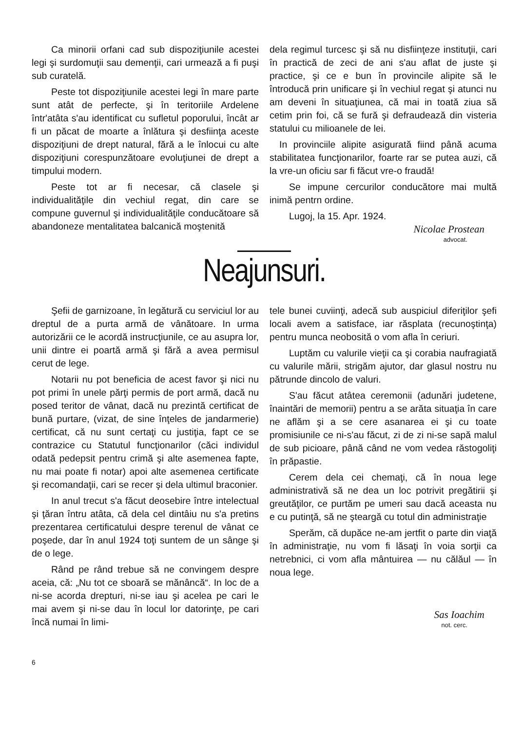Ca minorii orfani cad sub dispoziţiunile acestei legi şi surdomuţii sau demenţii, cari urmează a fi puşi sub curatelă.
Peste tot dispoziţiunile acestei legi în mare parte sunt atât de perfecte, şi în teritoriile Ardelene într'atâta s'au identificat cu sufletul poporului, încât ar fi un păcat de moarte a înlătura şi desfiinţa aceste dispoziţiuni de drept natural, fără a le înlocui cu alte dispoziţiuni corespunzătoare evoluţiunei de drept a timpului modern.
Peste tot ar fi necesar, că clasele şi individualităţile din vechiul regat, din care se compune guvernul şi individualităţile conducătoare să abandoneze mentalitatea balcanică moştenită
dela regimul turcesc şi să nu disfiinţeze instituţii, cari în practică de zeci de ani s'au aflat de juste şi practice, şi ce e bun în provincile alipite să le întroducă prin unificare şi în vechiul regat şi atunci nu am deveni în situaţiunea, că mai in toată ziua să cetim prin foi, că se fură şi defraudează din visteria statului cu milioanele de lei.
In provinciile alipite asigurată fiind până acuma stabilitatea funcţionarilor, foarte rar se putea auzi, că la vre-un oficiu sar fi făcut vre-o fraudă!
Se impune cercurilor conducătore mai multă inimă pentrn ordine.
Lugoj, la 15. Apr. 1924.
Nicolae Prostean
advocat.
Neajunsuri.
Şefii de garnizoane, în legătură cu serviciul lor au dreptul de a purta armă de vânătoare. In urma autorizării ce le acordă instrucţiunile, ce au asupra lor, unii dintre ei poartă armă şi fără a avea permisul cerut de lege.
Notarii nu pot beneficia de acest favor şi nici nu pot primi în unele părţi permis de port armă, dacă nu posed teritor de vânat, dacă nu prezintă certificat de bună purtare, (vizat, de sine înţeles de jandarmerie) certificat, că nu sunt certaţi cu justiţia, fapt ce se contrazice cu Statutul funcţionarilor (căci individul odată pedepsit pentru crimă şi alte asemenea fapte, nu mai poate fi notar) apoi alte asemenea certificate şi recomandaţii, cari se recer şi dela ultimul braconier.
In anul trecut s'a făcut deosebire între intelectual şi ţăran întru atâta, că dela cel dintâiu nu s'a pretins prezentarea certificatului despre terenul de vânat ce poşede, dar în anul 1924 toţi suntem de un sânge şi de o lege.
Rând pe rând trebue să ne convingem despre aceia, că: „Nu tot ce sboară se mănâncă“. In loc de a ni-se acorda drepturi, ni-se iau şi acelea pe cari le mai avem şi ni-se dau în locul lor datorinţe, pe cari încă numai în limi-
tele bunei cuviinţi, adecă sub auspiciul diferiţilor şefi locali avem a satisface, iar răsplata (recunoştinţa) pentru munca neobosită o vom afla în ceriuri.
Luptăm cu valurile vieţii ca şi corabia naufragiată cu valurile mării, strigăm ajutor, dar glasul nostru nu pătrunde dincolo de valuri.
S'au făcut atâtea ceremonii (adunări judetene, înaintări de memorii) pentru a se arăta situaţia în care ne aflăm şi a se cere asanarea ei şi cu toate promisiunile ce ni-s'au făcut, zi de zi ni-se sapă malul de sub picioare, până când ne vom vedea răstogoliţi în prăpastie.
Cerem dela cei chemaţi, că în noua lege administrativă să ne dea un loc potrivit pregătirii şi greutăţilor, ce purtăm pe umeri sau dacă aceasta nu e cu putinţă, să ne şteargă cu totul din administraţie
Sperăm, că dupăce ne-am jertfit o parte din viaţă în administraţie, nu vom fi lăsaţi în voia sorţii ca netrebnici, ci vom afla mântuirea — nu călăul — în noua lege.
Sas Ioachim
not. cerc.
6